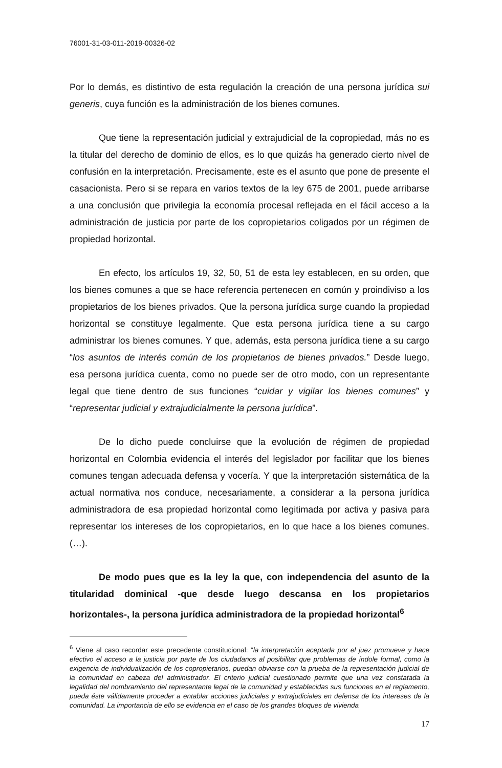76001-31-03-011-2019-00326-02
Por lo demás, es distintivo de esta regulación la creación de una persona jurídica sui generis, cuya función es la administración de los bienes comunes.
Que tiene la representación judicial y extrajudicial de la copropiedad, más no es la titular del derecho de dominio de ellos, es lo que quizás ha generado cierto nivel de confusión en la interpretación. Precisamente, este es el asunto que pone de presente el casacionista. Pero si se repara en varios textos de la ley 675 de 2001, puede arribarse a una conclusión que privilegia la economía procesal reflejada en el fácil acceso a la administración de justicia por parte de los copropietarios coligados por un régimen de propiedad horizontal.
En efecto, los artículos 19, 32, 50, 51 de esta ley establecen, en su orden, que los bienes comunes a que se hace referencia pertenecen en común y proindiviso a los propietarios de los bienes privados. Que la persona jurídica surge cuando la propiedad horizontal se constituye legalmente. Que esta persona jurídica tiene a su cargo administrar los bienes comunes. Y que, además, esta persona jurídica tiene a su cargo “los asuntos de interés común de los propietarios de bienes privados.” Desde luego, esa persona jurídica cuenta, como no puede ser de otro modo, con un representante legal que tiene dentro de sus funciones “cuidar y vigilar los bienes comunes” y “representar judicial y extrajudicialmente la persona jurídica”.
De lo dicho puede concluirse que la evolución de régimen de propiedad horizontal en Colombia evidencia el interés del legislador por facilitar que los bienes comunes tengan adecuada defensa y vocería. Y que la interpretación sistemática de la actual normativa nos conduce, necesariamente, a considerar a la persona jurídica administradora de esa propiedad horizontal como legitimada por activa y pasiva para representar los intereses de los copropietarios, en lo que hace a los bienes comunes. (…).
De modo pues que es la ley la que, con independencia del asunto de la titularidad dominical -que desde luego descansa en los propietarios horizontales-, la persona jurídica administradora de la propiedad horizontal<sup>6</sup>
<sup>6</sup> Viene al caso recordar este precedente constitucional: “la interpretación aceptada por el juez promueve y hace efectivo el acceso a la justicia por parte de los ciudadanos al posibilitar que problemas de índole formal, como la exigencia de individualización de los copropietarios, puedan obviarse con la prueba de la representación judicial de la comunidad en cabeza del administrador. El criterio judicial cuestionado permite que una vez constatada la legalidad del nombramiento del representante legal de la comunidad y establecidas sus funciones en el reglamento, pueda éste válidamente proceder a entablar acciones judiciales y extrajudiciales en defensa de los intereses de la comunidad. La importancia de ello se evidencia en el caso de los grandes bloques de vivienda
17